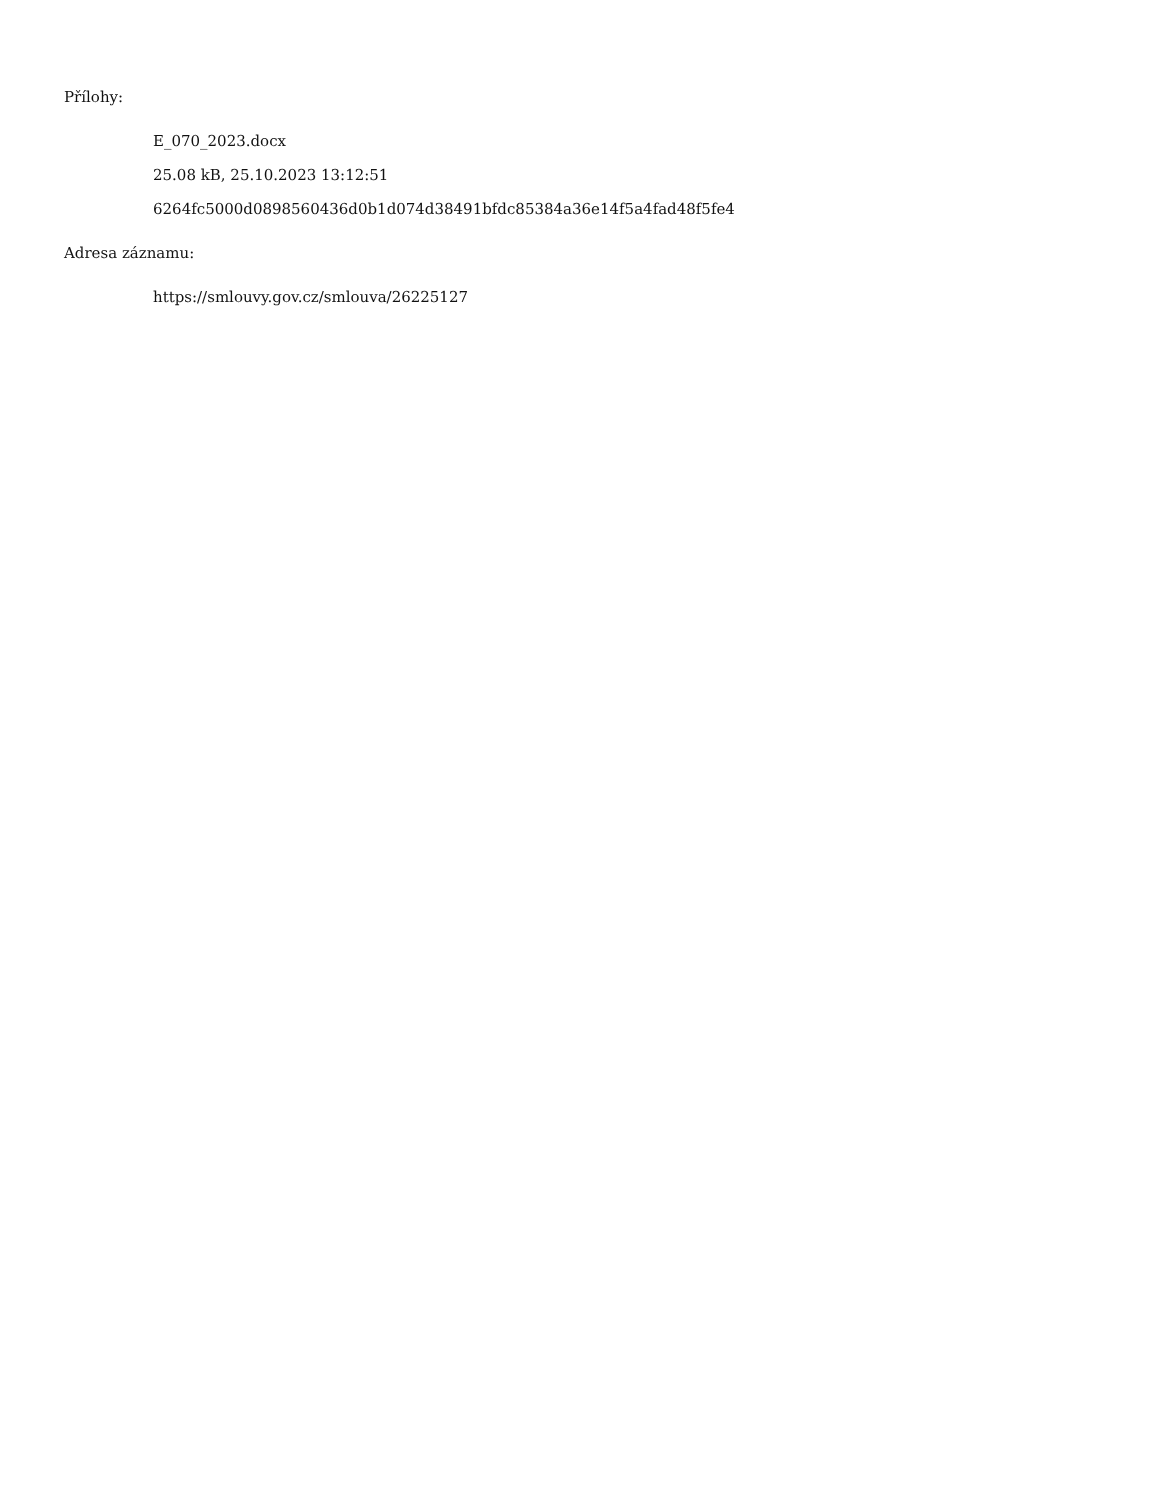Přílohy:
E_070_2023.docx
25.08 kB, 25.10.2023 13:12:51
6264fc5000d0898560436d0b1d074d38491bfdc85384a36e14f5a4fad48f5fe4
Adresa záznamu:
https://smlouvy.gov.cz/smlouva/26225127